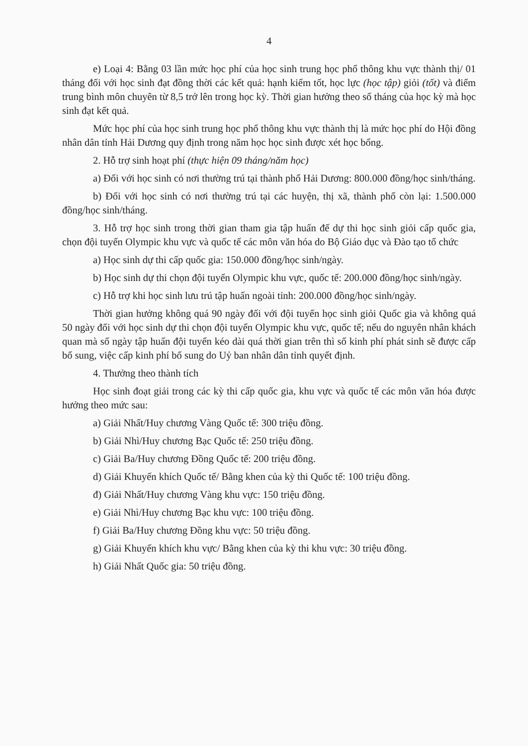4
e) Loại 4: Bằng 03 lần mức học phí của học sinh trung học phổ thông khu vực thành thị/ 01 tháng đối với học sinh đạt đồng thời các kết quả: hạnh kiểm tốt, học lực (học tập) giỏi (tốt) và điểm trung bình môn chuyên từ 8,5 trở lên trong học kỳ. Thời gian hưởng theo số tháng của học kỳ mà học sinh đạt kết quả.
Mức học phí của học sinh trung học phổ thông khu vực thành thị là mức học phí do Hội đồng nhân dân tỉnh Hải Dương quy định trong năm học học sinh được xét học bổng.
2. Hỗ trợ sinh hoạt phí (thực hiện 09 tháng/năm học)
a) Đối với học sinh có nơi thường trú tại thành phố Hải Dương: 800.000 đồng/học sinh/tháng.
b) Đối với học sinh có nơi thường trú tại các huyện, thị xã, thành phố còn lại: 1.500.000 đồng/học sinh/tháng.
3. Hỗ trợ học sinh trong thời gian tham gia tập huấn để dự thi học sinh giỏi cấp quốc gia, chọn đội tuyển Olympic khu vực và quốc tế các môn văn hóa do Bộ Giáo dục và Đào tạo tổ chức
a) Học sinh dự thi cấp quốc gia: 150.000 đồng/học sinh/ngày.
b) Học sinh dự thi chọn đội tuyển Olympic khu vực, quốc tế: 200.000 đồng/học sinh/ngày.
c) Hỗ trợ khi học sinh lưu trú tập huấn ngoài tỉnh: 200.000 đồng/học sinh/ngày.
Thời gian hưởng không quá 90 ngày đối với đội tuyển học sinh giỏi Quốc gia và không quá 50 ngày đối với học sinh dự thi chọn đội tuyển Olympic khu vực, quốc tế; nếu do nguyên nhân khách quan mà số ngày tập huấn đội tuyển kéo dài quá thời gian trên thì số kinh phí phát sinh sẽ được cấp bổ sung, việc cấp kinh phí bổ sung do Uỷ ban nhân dân tỉnh quyết định.
4. Thưởng theo thành tích
Học sinh đoạt giải trong các kỳ thi cấp quốc gia, khu vực và quốc tế các môn văn hóa được hưởng theo mức sau:
a) Giải Nhất/Huy chương Vàng Quốc tế: 300 triệu đồng.
b) Giải Nhì/Huy chương Bạc Quốc tế: 250 triệu đồng.
c) Giải Ba/Huy chương Đồng Quốc tế: 200 triệu đồng.
d) Giải Khuyến khích Quốc tế/ Bằng khen của kỳ thi Quốc tế: 100 triệu đồng.
đ) Giải Nhất/Huy chương Vàng khu vực: 150 triệu đồng.
e) Giải Nhì/Huy chương Bạc khu vực: 100 triệu đồng.
f) Giải Ba/Huy chương Đồng khu vực: 50 triệu đồng.
g) Giải Khuyến khích khu vực/ Bằng khen của kỳ thi khu vực: 30 triệu đồng.
h) Giải Nhất Quốc gia: 50 triệu đồng.